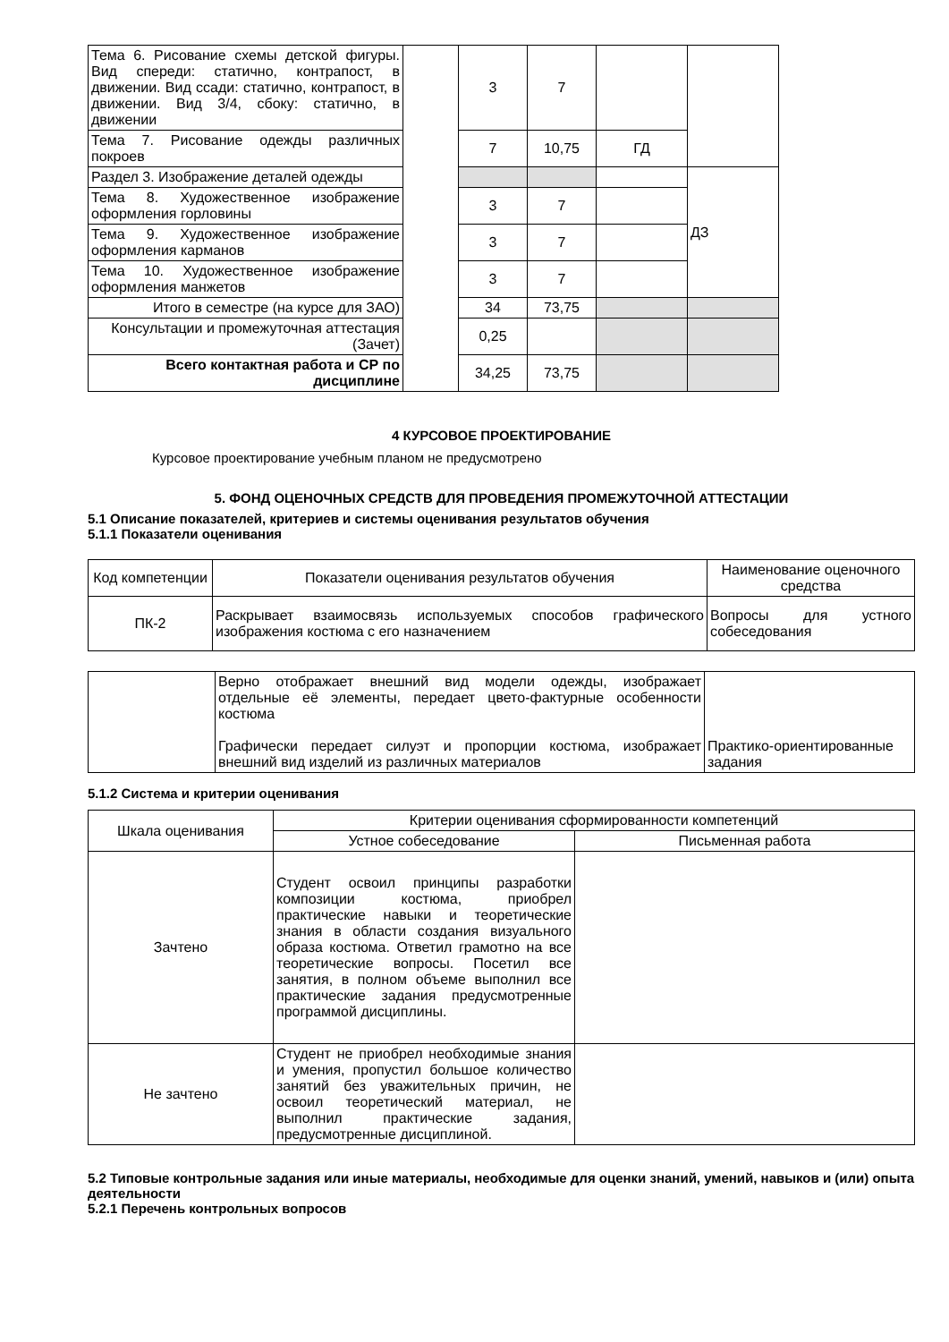| Тема 6. Рисование схемы детской фигуры. Вид спереди: статично, контрапост, в движении. Вид ссади: статично, контрапост, в движении. Вид 3/4, сбоку: статично, в движении | | 3 | 7 | | |
| Тема 7. Рисование одежды различных покроев | | 7 | 10,75 | ГД | |
| Раздел 3. Изображение деталей одежды | | | | | ДЗ |
| Тема 8. Художественное изображение оформления горловины | | 3 | 7 | | |
| Тема 9. Художественное изображение оформления карманов | | 3 | 7 | | |
| Тема 10. Художественное изображение оформления манжетов | | 3 | 7 | | |
| Итого в семестре (на курсе для ЗАО) | | 34 | 73,75 | | |
| Консультации и промежуточная аттестация (Зачет) | | 0,25 | | | |
| Всего контактная работа и СР по дисциплине | | 34,25 | 73,75 | | |
4 КУРСОВОЕ ПРОЕКТИРОВАНИЕ
Курсовое проектирование учебным планом не предусмотрено
5. ФОНД ОЦЕНОЧНЫХ СРЕДСТВ ДЛЯ ПРОВЕДЕНИЯ ПРОМЕЖУТОЧНОЙ АТТЕСТАЦИИ
5.1 Описание показателей, критериев и системы оценивания результатов обучения
5.1.1 Показатели оценивания
| Код компетенции | Показатели оценивания результатов обучения | Наименование оценочного средства |
| ПК-2 | Раскрывает взаимосвязь используемых способов графического изображения костюма с его назначением | Вопросы для устного собеседования |
| | Верно отображает внешний вид модели одежды, изображает отдельные её элементы, передает цвето-фактурные особенности костюма Графически передает силуэт и пропорции костюма, изображает внешний вид изделий из различных материалов | Практико-ориентированные задания |
5.1.2 Система и критерии оценивания
| Шкала оценивания | Критерии оценивания сформированности компетенций | |
| | Устное собеседование | Письменная работа |
| Зачтено | Студент освоил принципы разработки композиции костюма, приобрел практические навыки и теоретические знания в области создания визуального образа костюма. Ответил грамотно на все теоретические вопросы. Посетил все занятия, в полном объеме выполнил все практические задания предусмотренные программой дисциплины. | |
| Не зачтено | Студент не приобрел необходимые знания и умения, пропустил большое количество занятий без уважительных причин, не освоил теоретический материал, не выполнил практические задания, предусмотренные дисциплиной. | |
5.2 Типовые контрольные задания или иные материалы, необходимые для оценки знаний, умений, навыков и (или) опыта деятельности
5.2.1 Перечень контрольных вопросов